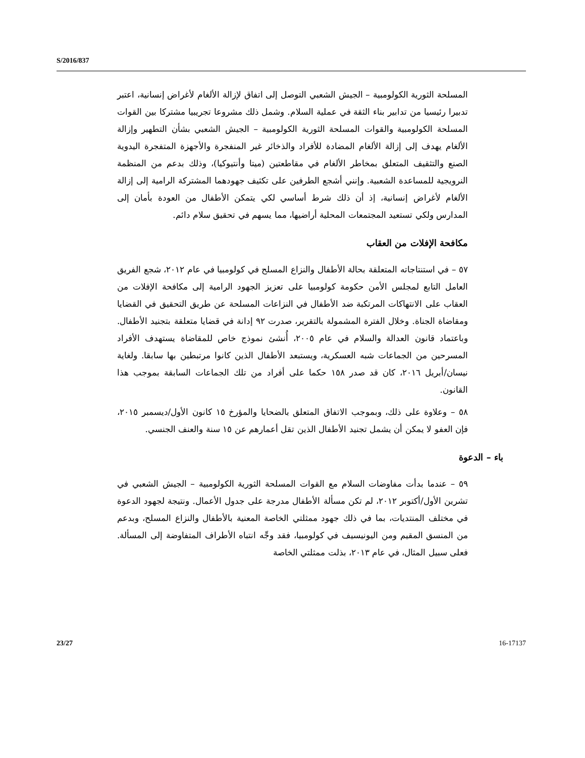S/2016/837
المسلحة الثورية الكولومبية – الجيش الشعبي التوصل إلى اتفاق لإزالة الألغام لأغراض إنسانية، اعتبر تدبيرا رئيسيا من تدابير بناء الثقة في عملية السلام. وشمل ذلك مشروعا تجريبيا مشتركا بين القوات المسلحة الكولومبية والقوات المسلحة الثورية الكولومبية – الجيش الشعبي بشأن التطهير وإزالة الألغام يهدف إلى إزالة الألغام المضادة للأفراد والذخائر غير المنفجرة والأجهزة المتفجرة اليدوية الصنع والتثقيف المتعلق بمخاطر الألغام في مقاطعتين (ميتا وأنتيوكيا)، وذلك بدعم من المنظمة النرويجية للمساعدة الشعبية. وإنني أشجع الطرفين على تكثيف جهودهما المشتركة الرامية إلى إزالة الألغام لأغراض إنسانية، إذ أن ذلك شرط أساسي لكي يتمكن الأطفال من العودة بأمان إلى المدارس ولكي تستعيد المجتمعات المحلية أراضيها، مما يسهم في تحقيق سلام دائم.
مكافحة الإفلات من العقاب
٥٧ – في استنتاجاته المتعلقة بحالة الأطفال والنزاع المسلح في كولومبيا في عام ٢٠١٢، شجع الفريق العامل التابع لمجلس الأمن حكومة كولومبيا على تعزيز الجهود الرامية إلى مكافحة الإفلات من العقاب على الانتهاكات المرتكبة ضد الأطفال في النزاعات المسلحة عن طريق التحقيق في القضايا ومقاضاة الجناة. وخلال الفترة المشمولة بالتقرير، صدرت ٩٢ إدانة في قضايا متعلقة بتجنيد الأطفال. وباعتماد قانون العدالة والسلام في عام ٢٠٠٥، أُنشئ نموذج خاص للمقاضاة يستهدف الأفراد المسرحين من الجماعات شبه العسكرية، ويستبعد الأطفال الذين كانوا مرتبطين بها سابقا. ولغاية نيسان/أبريل ٢٠١٦، كان قد صدر ١٥٨ حكما على أفراد من تلك الجماعات السابقة بموجب هذا القانون.
٥٨ – وعلاوة على ذلك، وبموجب الاتفاق المتعلق بالضحايا والمؤرخ ١٥ كانون الأول/ديسمبر ٢٠١٥، فإن العفو لا يمكن أن يشمل تجنيد الأطفال الذين تقل أعمارهم عن ١٥ سنة والعنف الجنسي.
باء – الدعوة
٥٩ – عندما بدأت مفاوضات السلام مع القوات المسلحة الثورية الكولومبية – الجيش الشعبي في تشرين الأول/أكتوبر ٢٠١٢، لم تكن مسألة الأطفال مدرجة على جدول الأعمال. ونتيجة لجهود الدعوة في مختلف المنتديات، بما في ذلك جهود ممثلتي الخاصة المعنية بالأطفال والنزاع المسلح، وبدعم من المنسق المقيم ومن اليونيسيف في كولومبيا، فقد وجِّه انتباه الأطراف المتفاوضة إلى المسألة. فعلى سبيل المثال، في عام ٢٠١٣، بذلت ممثلتي الخاصة
23/27 16-17137